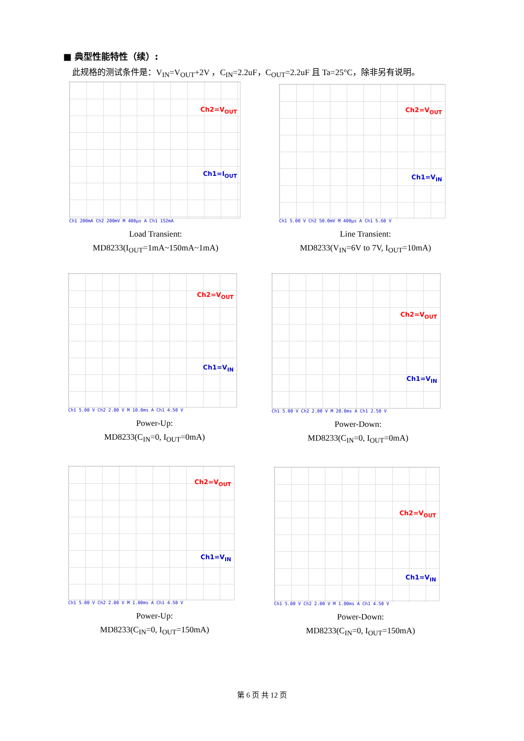■ 典型性能特性（续）:
此规格的测试条件是：V<sub>IN</sub>=V<sub>OUT</sub>+2V ，C<sub>IN</sub>=2.2uF，C<sub>OUT</sub>=2.2uF 且 Ta=25°C，除非另有说明。
Ch2=V<sub>OUT</sub>
Ch1=I<sub>OUT</sub>
Ch1 200mA Ch2 200mV M 400µs A Ch1 152mA
Load Transient:
MD8233(I<sub>OUT</sub>=1mA~150mA~1mA)
Ch2=V<sub>OUT</sub>
Ch1=V<sub>IN</sub>
Ch1 5.00 V Ch2 50.0mV M 400µs A Ch1 5.60 V
Line Transient:
MD8233(V<sub>IN</sub>=6V to 7V, I<sub>OUT</sub>=10mA)
Ch2=V<sub>OUT</sub>
Ch1=V<sub>IN</sub>
Ch1 5.00 V Ch2 2.00 V M 10.0ms A Ch1 4.50 V
Power-Up:
MD8233(C<sub>IN</sub>=0, I<sub>OUT</sub>=0mA)
Ch2=V<sub>OUT</sub>
Ch1=V<sub>IN</sub>
Ch1 5.00 V Ch2 2.00 V M 20.0ms A Ch1 2.50 V
Power-Down:
MD8233(C<sub>IN</sub>=0, I<sub>OUT</sub>=0mA)
Ch2=V<sub>OUT</sub>
Ch1=V<sub>IN</sub>
Ch1 5.00 V Ch2 2.00 V M 1.00ms A Ch1 4.50 V
Power-Up:
MD8233(C<sub>IN</sub>=0, I<sub>OUT</sub>=150mA)
Ch2=V<sub>OUT</sub>
Ch1=V<sub>IN</sub>
Ch1 5.00 V Ch2 2.00 V M 1.00ms A Ch1 4.50 V
Power-Down:
MD8233(C<sub>IN</sub>=0, I<sub>OUT</sub>=150mA)
第 6 页 共 12 页